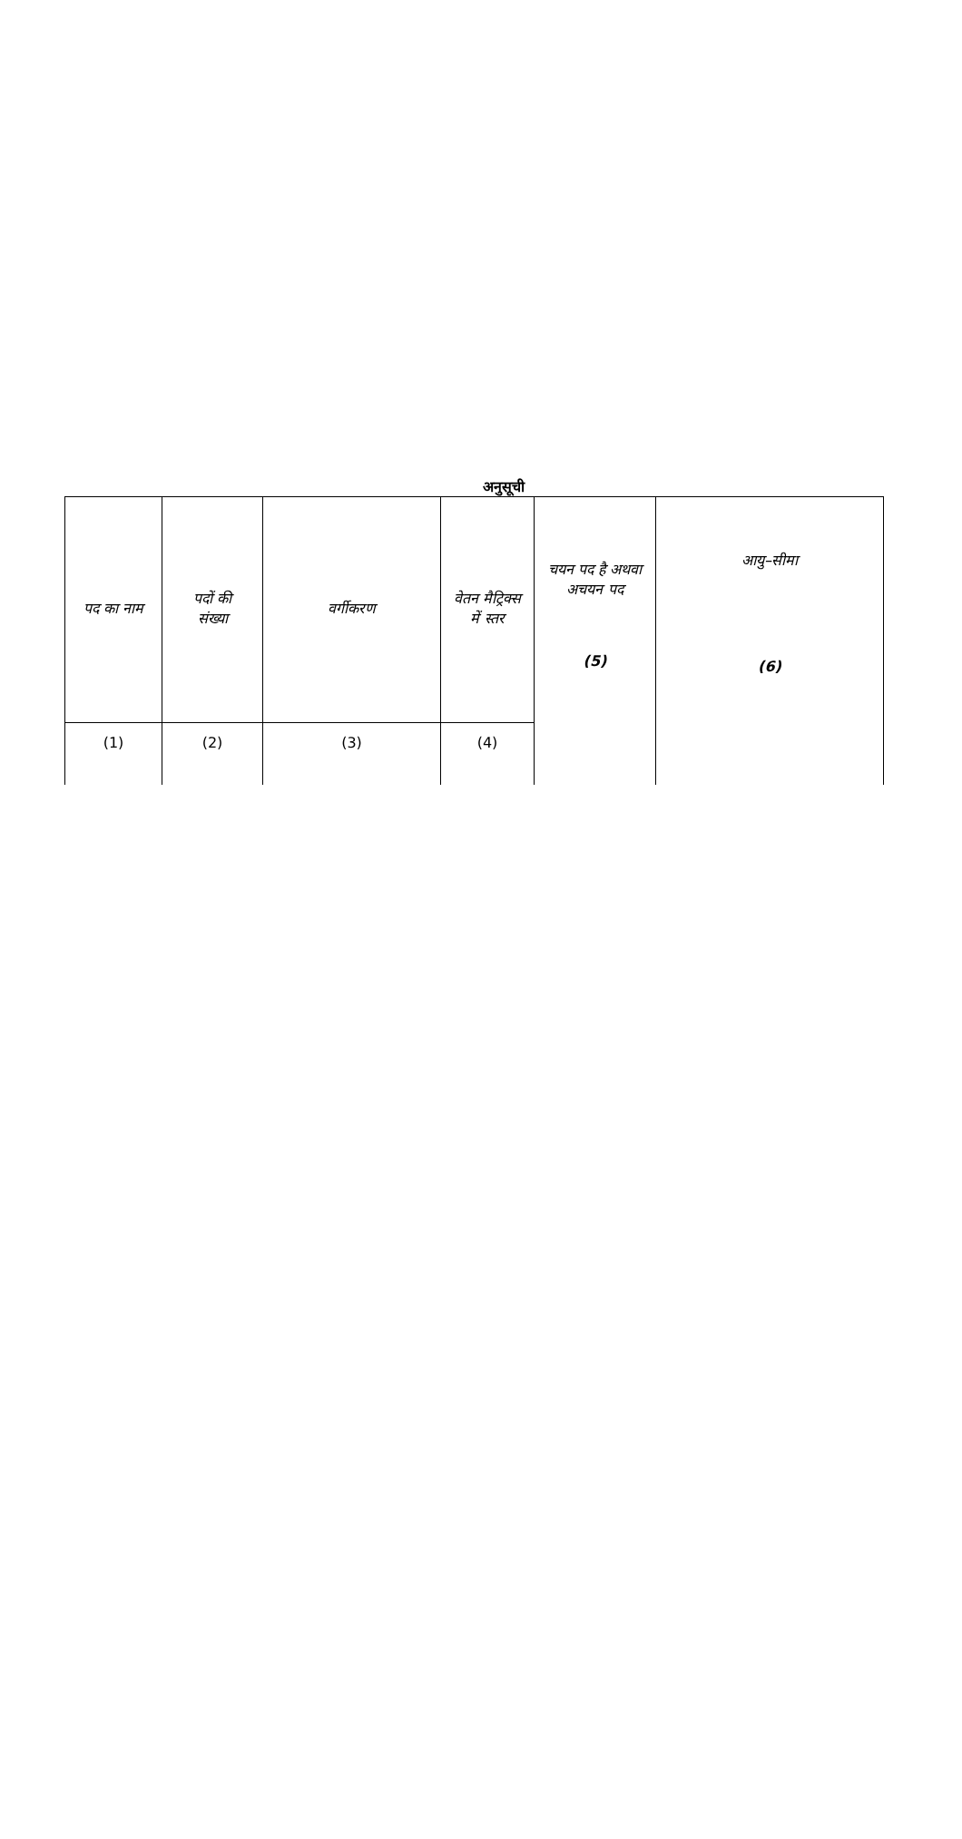अनुसूची
| पद का नाम | पदों की संख्या | वर्गीकरण | वेतन मैट्रिक्स में स्तर | चयन पद है अथवा अचयन पद (5) | आयु–सीमा (6) |
| (1) | (2) | (3) | (4) | | |